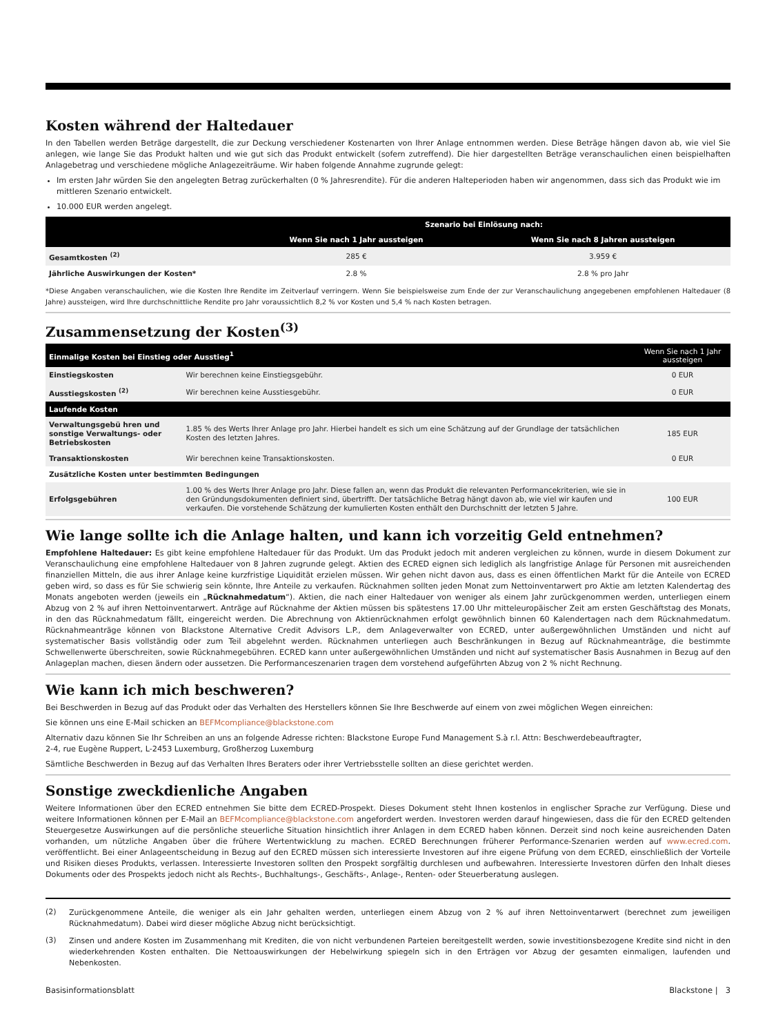Kosten während der Haltedauer
In den Tabellen werden Beträge dargestellt, die zur Deckung verschiedener Kostenarten von Ihrer Anlage entnommen werden. Diese Beträge hängen davon ab, wie viel Sie anlegen, wie lange Sie das Produkt halten und wie gut sich das Produkt entwickelt (sofern zutreffend). Die hier dargestellten Beträge veranschaulichen einen beispielhaften Anlagebetrag und verschiedene mögliche Anlagezeiträume. Wir haben folgende Annahme zugrunde gelegt:
Im ersten Jahr würden Sie den angelegten Betrag zurückerhalten (0 % Jahresrendite). Für die anderen Halteperioden haben wir angenommen, dass sich das Produkt wie im mittleren Szenario entwickelt.
10.000 EUR werden angelegt.
| | Szenario bei Einlösung nach: | |
| --- | --- | --- |
| | Wenn Sie nach 1 Jahr aussteigen | Wenn Sie nach 8 Jahren aussteigen |
| Gesamtkosten <sup>(2)</sup> | 285 € | 3.959 € |
| Jährliche Auswirkungen der Kosten* | 2.8 % | 2.8 % pro Jahr |
*Diese Angaben veranschaulichen, wie die Kosten Ihre Rendite im Zeitverlauf verringern. Wenn Sie beispielsweise zum Ende der zur Veranschaulichung angegebenen empfohlenen Haltedauer (8 Jahre) aussteigen, wird Ihre durchschnittliche Rendite pro Jahr voraussichtlich 8,2 % vor Kosten und 5,4 % nach Kosten betragen.
Zusammensetzung der Kosten<sup>(3)</sup>
| Einmalige Kosten bei Einstieg oder Ausstieg<sup>1</sup> | | Wenn Sie nach 1 Jahr aussteigen |
| --- | --- | --- |
| Einstiegskosten | Wir berechnen keine Einstiegsgebühr. | 0 EUR |
| Ausstiegskosten <sup>(2)</sup> | Wir berechnen keine Ausstiesgebühr. | 0 EUR |
| Laufende Kosten | | |
| Verwaltungsgebü hren und sonstige Verwaltungs- oder Betriebskosten | 1.85 % des Werts Ihrer Anlage pro Jahr. Hierbei handelt es sich um eine Schätzung auf der Grundlage der tatsächlichen Kosten des letzten Jahres. | 185 EUR |
| Transaktionskosten | Wir berechnen keine Transaktionskosten. | 0 EUR |
| Zusätzliche Kosten unter bestimmten Bedingungen | | |
| Erfolgsgebühren | 1.00 % des Werts Ihrer Anlage pro Jahr. Diese fallen an, wenn das Produkt die relevanten Performancekriterien, wie sie in den Gründungsdokumenten definiert sind, übertrifft. Der tatsächliche Betrag hängt davon ab, wie viel wir kaufen und verkaufen. Die vorstehende Schätzung der kumulierten Kosten enthält den Durchschnitt der letzten 5 Jahre. | 100 EUR |
Wie lange sollte ich die Anlage halten, und kann ich vorzeitig Geld entnehmen?
Empfohlene Haltedauer: Es gibt keine empfohlene Haltedauer für das Produkt. Um das Produkt jedoch mit anderen vergleichen zu können, wurde in diesem Dokument zur Veranschaulichung eine empfohlene Haltedauer von 8 Jahren zugrunde gelegt. Aktien des ECRED eignen sich lediglich als langfristige Anlage für Personen mit ausreichenden finanziellen Mitteln, die aus ihrer Anlage keine kurzfristige Liquidität erzielen müssen. Wir gehen nicht davon aus, dass es einen öffentlichen Markt für die Anteile von ECRED geben wird, so dass es für Sie schwierig sein könnte, Ihre Anteile zu verkaufen. Rücknahmen sollten jeden Monat zum Nettoinventarwert pro Aktie am letzten Kalendertag des Monats angeboten werden (jeweils ein „Rücknahmedatum“). Aktien, die nach einer Haltedauer von weniger als einem Jahr zurückgenommen werden, unterliegen einem Abzug von 2 % auf ihren Nettoinventarwert. Anträge auf Rücknahme der Aktien müssen bis spätestens 17.00 Uhr mitteleuropäischer Zeit am ersten Geschäftstag des Monats, in den das Rücknahmedatum fällt, eingereicht werden. Die Abrechnung von Aktienrücknahmen erfolgt gewöhnlich binnen 60 Kalendertagen nach dem Rücknahmedatum. Rücknahmeanträge können von Blackstone Alternative Credit Advisors L.P., dem Anlageverwalter von ECRED, unter außergewöhnlichen Umständen und nicht auf systematischer Basis vollständig oder zum Teil abgelehnt werden. Rücknahmen unterliegen auch Beschränkungen in Bezug auf Rücknahmeanträge, die bestimmte Schwellenwerte überschreiten, sowie Rücknahmegebühren. ECRED kann unter außergewöhnlichen Umständen und nicht auf systematischer Basis Ausnahmen in Bezug auf den Anlageplan machen, diesen ändern oder aussetzen. Die Performanceszenarien tragen dem vorstehend aufgeführten Abzug von 2 % nicht Rechnung.
Wie kann ich mich beschweren?
Bei Beschwerden in Bezug auf das Produkt oder das Verhalten des Herstellers können Sie Ihre Beschwerde auf einem von zwei möglichen Wegen einreichen:
Sie können uns eine E-Mail schicken an BEFMcompliance@blackstone.com
Alternativ dazu können Sie Ihr Schreiben an uns an folgende Adresse richten: Blackstone Europe Fund Management S.à r.l. Attn: Beschwerdebeauftragter,
2-4, rue Eugène Ruppert, L-2453 Luxemburg, Großherzog Luxemburg
Sämtliche Beschwerden in Bezug auf das Verhalten Ihres Beraters oder ihrer Vertriebsstelle sollten an diese gerichtet werden.
Sonstige zweckdienliche Angaben
Weitere Informationen über den ECRED entnehmen Sie bitte dem ECRED-Prospekt. Dieses Dokument steht Ihnen kostenlos in englischer Sprache zur Verfügung. Diese und weitere Informationen können per E-Mail an BEFMcompliance@blackstone.com angefordert werden. Investoren werden darauf hingewiesen, dass die für den ECRED geltenden Steuergesetze Auswirkungen auf die persönliche steuerliche Situation hinsichtlich ihrer Anlagen in dem ECRED haben können. Derzeit sind noch keine ausreichenden Daten vorhanden, um nützliche Angaben über die frühere Wertentwicklung zu machen. ECRED Berechnungen früherer Performance-Szenarien werden auf www.ecred.com. veröffentlicht. Bei einer Anlageentscheidung in Bezug auf den ECRED müssen sich interessierte Investoren auf ihre eigene Prüfung von dem ECRED, einschließlich der Vorteile und Risiken dieses Produkts, verlassen. Interessierte Investoren sollten den Prospekt sorgfältig durchlesen und aufbewahren. Interessierte Investoren dürfen den Inhalt dieses Dokuments oder des Prospekts jedoch nicht als Rechts-, Buchhaltungs-, Geschäfts-, Anlage-, Renten- oder Steuerberatung auslegen.
(2)
Zurückgenommene Anteile, die weniger als ein Jahr gehalten werden, unterliegen einem Abzug von 2 % auf ihren Nettoinventarwert (berechnet zum jeweiligen Rücknahmedatum). Dabei wird dieser mögliche Abzug nicht berücksichtigt.
(3)
Zinsen und andere Kosten im Zusammenhang mit Krediten, die von nicht verbundenen Parteien bereitgestellt werden, sowie investitionsbezogene Kredite sind nicht in den wiederkehrenden Kosten enthalten. Die Nettoauswirkungen der Hebelwirkung spiegeln sich in den Erträgen vor Abzug der gesamten einmaligen, laufenden und Nebenkosten.
Basisinformationsblatt Blackstone | 3